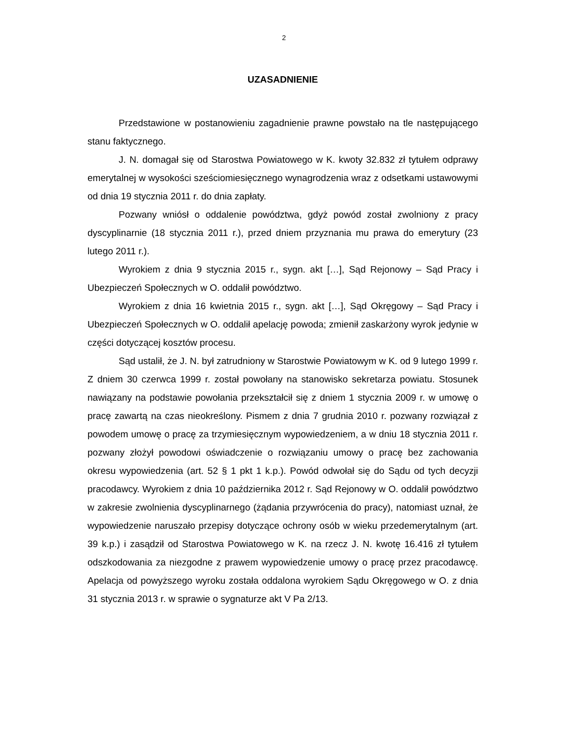2
UZASADNIENIE
Przedstawione w postanowieniu zagadnienie prawne powstało na tle następującego stanu faktycznego.
J. N. domagał się od Starostwa Powiatowego w K. kwoty 32.832 zł tytułem odprawy emerytalnej w wysokości sześciomiesięcznego wynagrodzenia wraz z odsetkami ustawowymi od dnia 19 stycznia 2011 r. do dnia zapłaty.
Pozwany wniósł o oddalenie powództwa, gdyż powód został zwolniony z pracy dyscyplinarnie (18 stycznia 2011 r.), przed dniem przyznania mu prawa do emerytury (23 lutego 2011 r.).
Wyrokiem z dnia 9 stycznia 2015 r., sygn. akt […], Sąd Rejonowy – Sąd Pracy i Ubezpieczeń Społecznych w O. oddalił powództwo.
Wyrokiem z dnia 16 kwietnia 2015 r., sygn. akt […], Sąd Okręgowy – Sąd Pracy i Ubezpieczeń Społecznych w O. oddalił apelację powoda; zmienił zaskarżony wyrok jedynie w części dotyczącej kosztów procesu.
Sąd ustalił, że J. N. był zatrudniony w Starostwie Powiatowym w K. od 9 lutego 1999 r. Z dniem 30 czerwca 1999 r. został powołany na stanowisko sekretarza powiatu. Stosunek nawiązany na podstawie powołania przekształcił się z dniem 1 stycznia 2009 r. w umowę o pracę zawartą na czas nieokreślony. Pismem z dnia 7 grudnia 2010 r. pozwany rozwiązał z powodem umowę o pracę za trzymiesięcznym wypowiedzeniem, a w dniu 18 stycznia 2011 r. pozwany złożył powodowi oświadczenie o rozwiązaniu umowy o pracę bez zachowania okresu wypowiedzenia (art. 52 § 1 pkt 1 k.p.). Powód odwołał się do Sądu od tych decyzji pracodawcy. Wyrokiem z dnia 10 października 2012 r. Sąd Rejonowy w O. oddalił powództwo w zakresie zwolnienia dyscyplinarnego (żądania przywrócenia do pracy), natomiast uznał, że wypowiedzenie naruszało przepisy dotyczące ochrony osób w wieku przedemerytalnym (art. 39 k.p.) i zasądził od Starostwa Powiatowego w K. na rzecz J. N. kwotę 16.416 zł tytułem odszkodowania za niezgodne z prawem wypowiedzenie umowy o pracę przez pracodawcę. Apelacja od powyższego wyroku została oddalona wyrokiem Sądu Okręgowego w O. z dnia 31 stycznia 2013 r. w sprawie o sygnaturze akt V Pa 2/13.